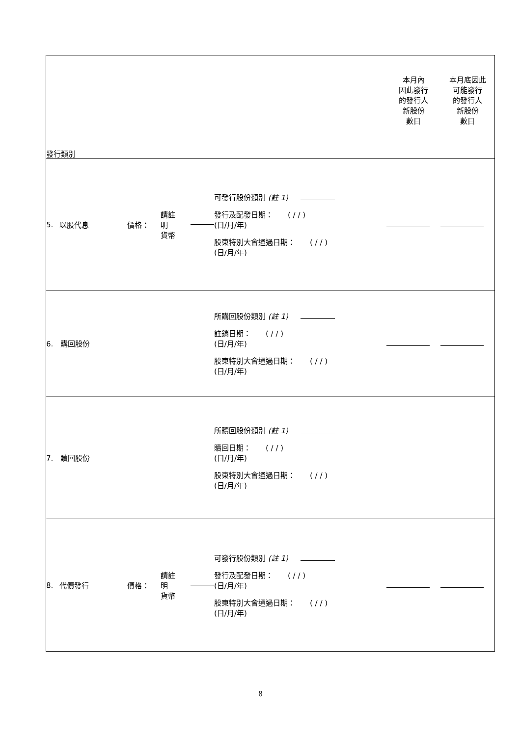| 發行類別 | | | 本月內 因此發行 的發行人 新股份 數目 | 本月底因此 可能發行 的發行人 新股份 數目 |
| 5. 以股代息 價格： 請註明 貨幣 | 可發行股份類別 (註 1) 發行及配發日期： ( / / ) (日/月/年) 股東特別大會通過日期： ( / / ) (日/月/年) | | | |
| 6. 購回股份 | 所購回股份類別 (註 1) 註銷日期： ( / / ) (日/月/年) 股東特別大會通過日期： ( / / ) (日/月/年) | | | |
| 7. 贖回股份 | 所贖回股份類別 (註 1) 贖回日期： ( / / ) (日/月/年) 股東特別大會通過日期： ( / / ) (日/月/年) | | | |
| 8. 代價發行 價格： 請註明 貨幣 | 可發行股份類別 (註 1) 發行及配發日期： ( / / ) (日/月/年) 股東特別大會通過日期： ( / / ) (日/月/年) | | | |
8